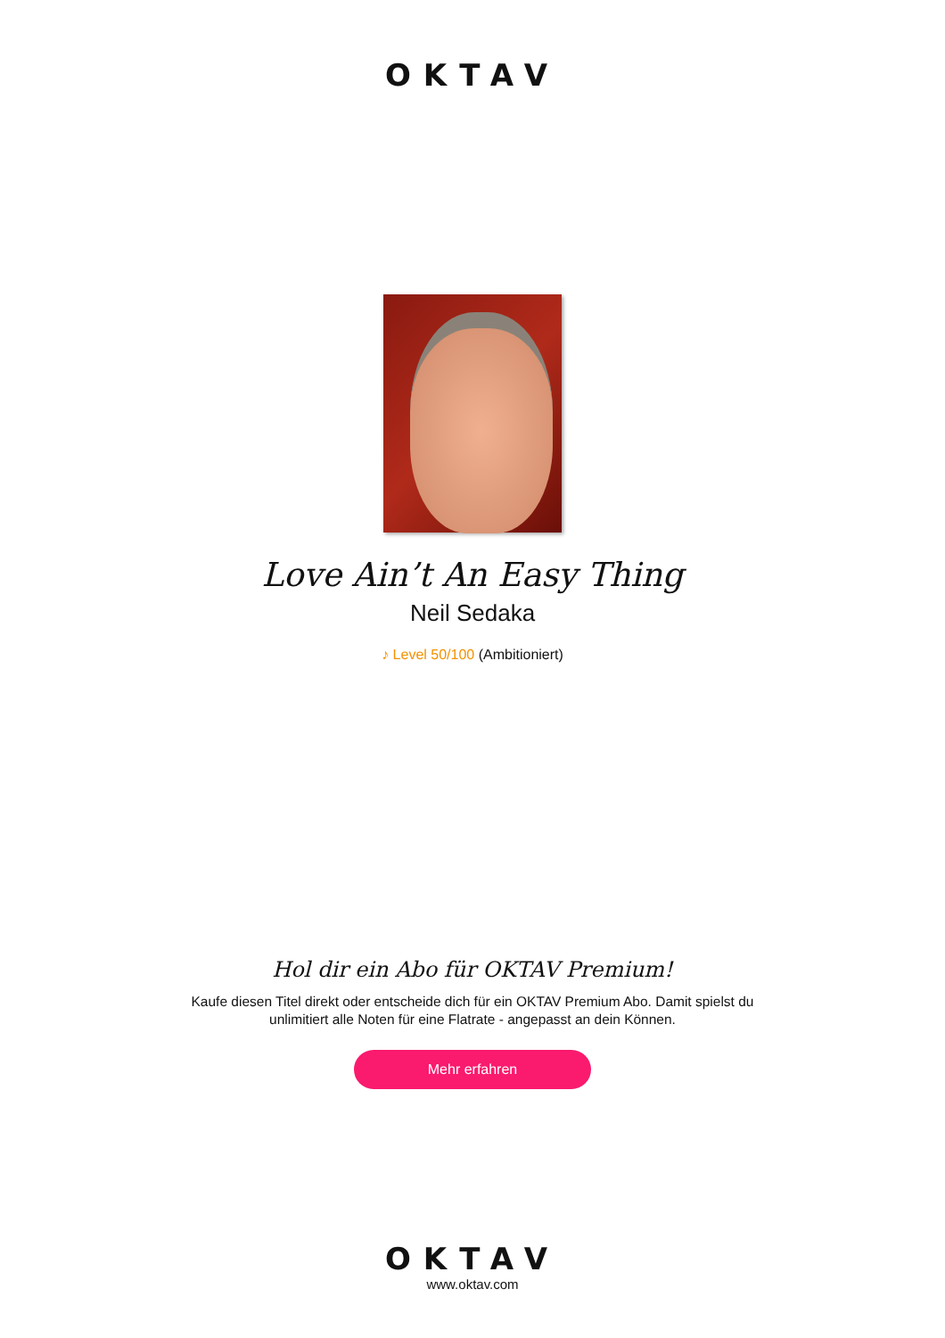OKTAV
Love Ain’t An Easy Thing
Neil Sedaka
♪ Level 50/100 (Ambitioniert)
Hol dir ein Abo für OKTAV Premium!
Kaufe diesen Titel direkt oder entscheide dich für ein OKTAV Premium Abo. Damit spielst du
unlimitiert alle Noten für eine Flatrate - angepasst an dein Können.
Mehr erfahren
OKTAV
www.oktav.com